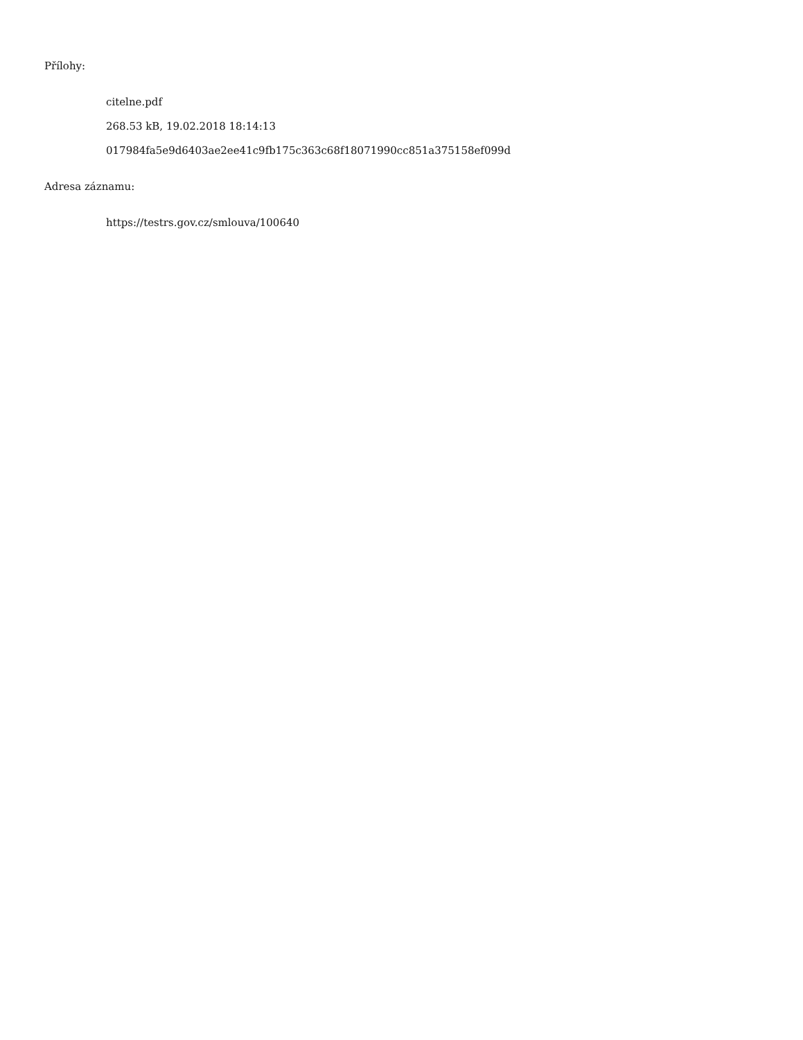Přílohy:
citelne.pdf
268.53 kB, 19.02.2018 18:14:13
017984fa5e9d6403ae2ee41c9fb175c363c68f18071990cc851a375158ef099d
Adresa záznamu:
https://testrs.gov.cz/smlouva/100640